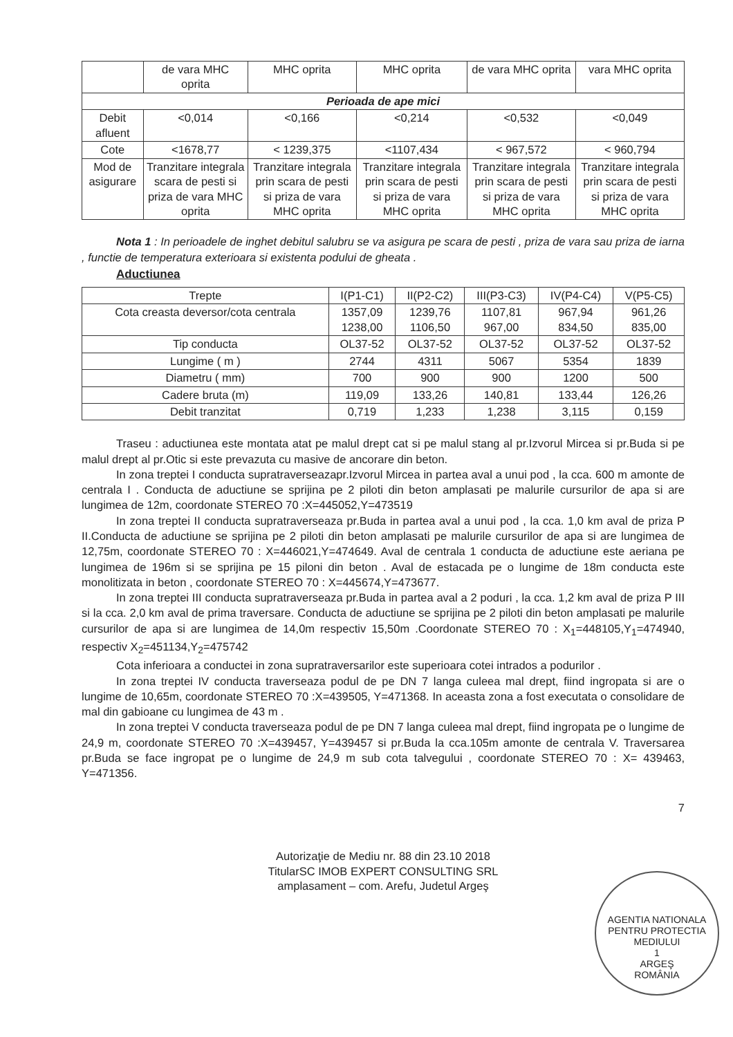| | de vara MHC oprita | MHC oprita | MHC oprita | de vara MHC oprita | vara MHC oprita |
| Perioada de ape mici | | | | | |
| Debit afluent | <0,014 | <0,166 | <0,214 | <0,532 | <0,049 |
| Cote | <1678,77 | < 1239,375 | <1107,434 | < 967,572 | < 960,794 |
| Mod de asigurare | Tranzitare integrala scara de pesti si priza de vara MHC oprita | Tranzitare integrala prin scara de pesti si priza de vara MHC oprita | Tranzitare integrala prin scara de pesti si priza de vara MHC oprita | Tranzitare integrala prin scara de pesti si priza de vara MHC oprita | Tranzitare integrala prin scara de pesti si priza de vara MHC oprita |
Nota 1 : In perioadele de inghet debitul salubru se va asigura pe scara de pesti , priza de vara sau priza de iarna , functie de temperatura exterioara si existenta podului de gheata .
Aductiunea
| Trepte | I(P1-C1) | II(P2-C2) | III(P3-C3) | IV(P4-C4) | V(P5-C5) |
| --- | --- | --- | --- | --- | --- |
| Cota creasta deversor/cota centrala | 1357,09 1238,00 | 1239,76 1106,50 | 1107,81 967,00 | 967,94 834,50 | 961,26 835,00 |
| Tip conducta | OL37-52 | OL37-52 | OL37-52 | OL37-52 | OL37-52 |
| Lungime ( m ) | 2744 | 4311 | 5067 | 5354 | 1839 |
| Diametru ( mm) | 700 | 900 | 900 | 1200 | 500 |
| Cadere bruta (m) | 119,09 | 133,26 | 140,81 | 133,44 | 126,26 |
| Debit tranzitat | 0,719 | 1,233 | 1,238 | 3,115 | 0,159 |
Traseu : aductiunea este montata atat pe malul drept cat si pe malul stang al pr.Izvorul Mircea si pr.Buda si pe malul drept al pr.Otic si este prevazuta cu masive de ancorare din beton.
In zona treptei I conducta supratraverseazapr.Izvorul Mircea in partea aval a unui pod , la cca. 600 m amonte de centrala I . Conducta de aductiune se sprijina pe 2 piloti din beton amplasati pe malurile cursurilor de apa si are lungimea de 12m, coordonate STEREO 70 :X=445052,Y=473519
In zona treptei II conducta supratraverseaza pr.Buda in partea aval a unui pod , la cca. 1,0 km aval de priza P II.Conducta de aductiune se sprijina pe 2 piloti din beton amplasati pe malurile cursurilor de apa si are lungimea de 12,75m, coordonate STEREO 70 : X=446021,Y=474649. Aval de centrala 1 conducta de aductiune este aeriana pe lungimea de 196m si se sprijina pe 15 piloni din beton . Aval de estacada pe o lungime de 18m conducta este monolitizata in beton , coordonate STEREO 70 : X=445674,Y=473677.
In zona treptei III conducta supratraverseaza pr.Buda in partea aval a 2 poduri , la cca. 1,2 km aval de priza P III si la cca. 2,0 km aval de prima traversare. Conducta de aductiune se sprijina pe 2 piloti din beton amplasati pe malurile cursurilor de apa si are lungimea de 14,0m respectiv 15,50m .Coordonate STEREO 70 : X<sub>1</sub>=448105,Y<sub>1</sub>=474940, respectiv X<sub>2</sub>=451134,Y<sub>2</sub>=475742
Cota inferioara a conductei in zona supratraversarilor este superioara cotei intrados a podurilor .
In zona treptei IV conducta traverseaza podul de pe DN 7 langa culeea mal drept, fiind ingropata si are o lungime de 10,65m, coordonate STEREO 70 :X=439505, Y=471368. In aceasta zona a fost executata o consolidare de mal din gabioane cu lungimea de 43 m .
In zona treptei V conducta traverseaza podul de pe DN 7 langa culeea mal drept, fiind ingropata pe o lungime de 24,9 m, coordonate STEREO 70 :X=439457, Y=439457 si pr.Buda la cca.105m amonte de centrala V. Traversarea pr.Buda se face ingropat pe o lungime de 24,9 m sub cota talvegului , coordonate STEREO 70 : X= 439463, Y=471356.
7
Autorizaţie de Mediu nr. 88 din 23.10 2018
TitularSC IMOB EXPERT CONSULTING SRL
amplasament – com. Arefu, Judetul Argeş
AGENTIA NATIONALA PENTRU PROTECTIA MEDIULUI
1
ARGEŞ
ROMÂNIA